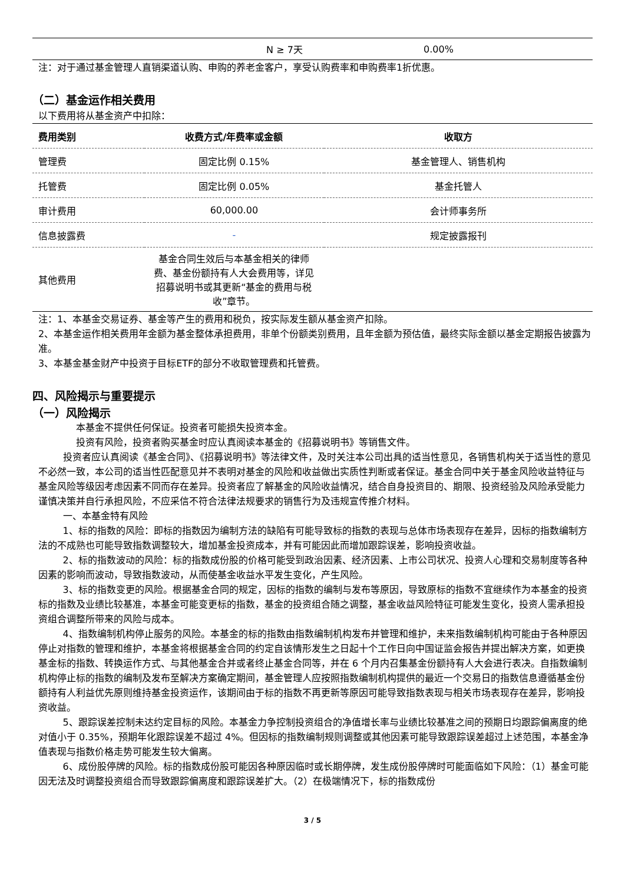| | N ≥ 7天 | 0.00% | |
注：对于通过基金管理人直销渠道认购、申购的养老金客户，享受认购费率和申购费率1折优惠。
（二）基金运作相关费用
以下费用将从基金资产中扣除：
| 费用类别 | 收费方式/年费率或金额 | 收取方 |
| --- | --- | --- |
| 管理费 | 固定比例 0.15% | 基金管理人、销售机构 |
| 托管费 | 固定比例 0.05% | 基金托管人 |
| 审计费用 | 60,000.00 | 会计师事务所 |
| 信息披露费 | - | 规定披露报刊 |
| 其他费用 | 基金合同生效后与本基金相关的律师费、基金份额持有人大会费用等，详见招募说明书或其更新“基金的费用与税收”章节。 | |
注：1、本基金交易证券、基金等产生的费用和税负，按实际发生额从基金资产扣除。
2、本基金运作相关费用年金额为基金整体承担费用，非单个份额类别费用，且年金额为预估值，最终实际金额以基金定期报告披露为准。
3、本基金基金财产中投资于目标ETF的部分不收取管理费和托管费。
四、风险揭示与重要提示
（一）风险揭示
本基金不提供任何保证。投资者可能损失投资本金。
投资有风险，投资者购买基金时应认真阅读本基金的《招募说明书》等销售文件。
投资者应认真阅读《基金合同》、《招募说明书》等法律文件，及时关注本公司出具的适当性意见，各销售机构关于适当性的意见不必然一致，本公司的适当性匹配意见并不表明对基金的风险和收益做出实质性判断或者保证。基金合同中关于基金风险收益特征与基金风险等级因考虑因素不同而存在差异。投资者应了解基金的风险收益情况，结合自身投资目的、期限、投资经验及风险承受能力谨慎决策并自行承担风险，不应采信不符合法律法规要求的销售行为及违规宣传推介材料。
一、本基金特有风险
1、标的指数的风险：即标的指数因为编制方法的缺陷有可能导致标的指数的表现与总体市场表现存在差异，因标的指数编制方法的不成熟也可能导致指数调整较大，增加基金投资成本，并有可能因此而增加跟踪误差，影响投资收益。
2、标的指数波动的风险：标的指数成份股的价格可能受到政治因素、经济因素、上市公司状况、投资人心理和交易制度等各种因素的影响而波动，导致指数波动，从而使基金收益水平发生变化，产生风险。
3、标的指数变更的风险。根据基金合同的规定，因标的指数的编制与发布等原因，导致原标的指数不宜继续作为本基金的投资标的指数及业绩比较基准，本基金可能变更标的指数，基金的投资组合随之调整，基金收益风险特征可能发生变化，投资人需承担投资组合调整所带来的风险与成本。
4、指数编制机构停止服务的风险。本基金的标的指数由指数编制机构发布并管理和维护，未来指数编制机构可能由于各种原因停止对指数的管理和维护，本基金将根据基金合同的约定自该情形发生之日起十个工作日向中国证监会报告并提出解决方案，如更换基金标的指数、转换运作方式、与其他基金合并或者终止基金合同等，并在 6 个月内召集基金份额持有人大会进行表决。自指数编制机构停止标的指数的编制及发布至解决方案确定期间，基金管理人应按照指数编制机构提供的最近一个交易日的指数信息遵循基金份额持有人利益优先原则维持基金投资运作，该期间由于标的指数不再更新等原因可能导致指数表现与相关市场表现存在差异，影响投资收益。
5、跟踪误差控制未达约定目标的风险。本基金力争控制投资组合的净值增长率与业绩比较基准之间的预期日均跟踪偏离度的绝对值小于 0.35%，预期年化跟踪误差不超过 4%。但因标的指数编制规则调整或其他因素可能导致跟踪误差超过上述范围，本基金净值表现与指数价格走势可能发生较大偏离。
6、成份股停牌的风险。标的指数成份股可能因各种原因临时或长期停牌，发生成份股停牌时可能面临如下风险：（1）基金可能因无法及时调整投资组合而导致跟踪偏离度和跟踪误差扩大。（2）在极端情况下，标的指数成份
3 / 5